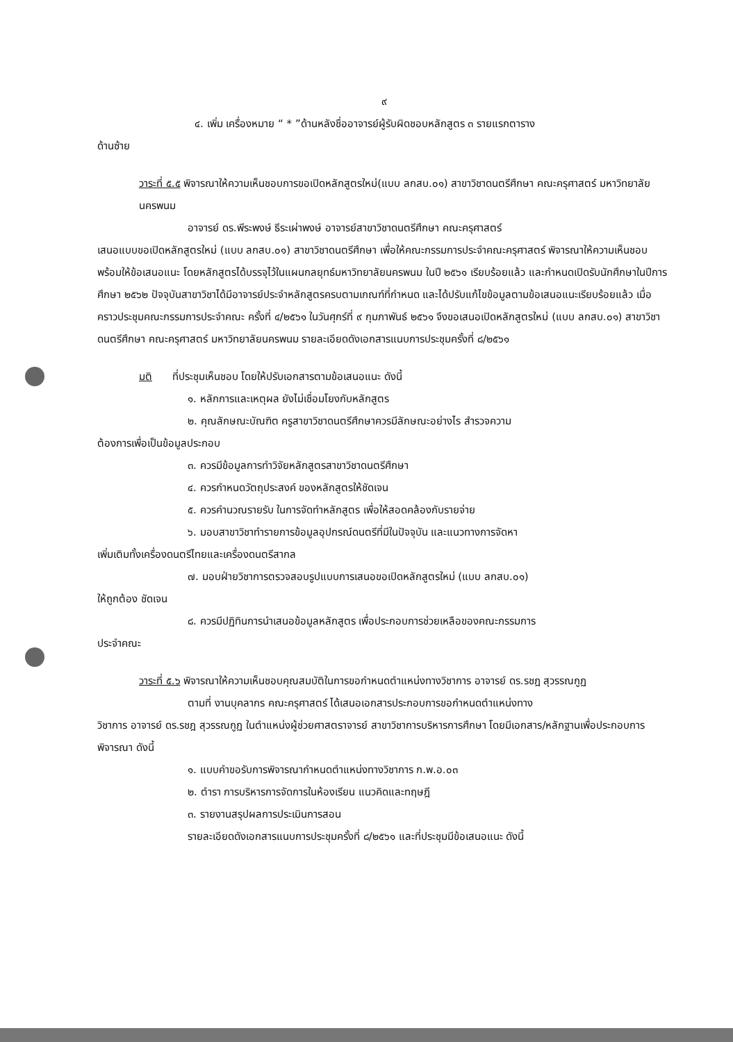๙
๔. เพิ่ม เครื่องหมาย “ * ”ด้านหลังชื่ออาจารย์ผู้รับผิดชอบหลักสูตร ๓ รายแรกตาราง
ด้านซ้าย
วาระที่ ๕.๕ พิจารณาให้ความเห็นชอบการขอเปิดหลักสูตรใหม่(แบบ ลกสบ.๐๑) สาขาวิชาดนตรีศึกษา คณะครุศาสตร์ มหาวิทยาลัยนครพนม
อาจารย์ ดร.พีระพงษ์ ธีระเผ่าพงษ์ อาจารย์สาขาวิชาดนตรีศึกษา คณะครุศาสตร์
เสนอแบบขอเปิดหลักสูตรใหม่ (แบบ ลกสบ.๐๑) สาขาวิชาดนตรีศึกษา เพื่อให้คณะกรรมการประจำคณะครุศาสตร์ พิจารณาให้ความเห็นชอบพร้อมให้ข้อเสนอแนะ โดยหลักสูตรได้บรรจุไว้ในแผนกลยุทธ์มหาวิทยาลัยนครพนม ในปี ๒๕๖๑ เรียบร้อยแล้ว และกำหนดเปิดรับนักศึกษาในปีการศึกษา ๒๕๖๒ ปัจจุบันสาขาวิชาได้มีอาจารย์ประจำหลักสูตรครบตามเกณฑ์ที่กำหนด และได้ปรับแก้ไขข้อมูลตามข้อเสนอแนะเรียบร้อยแล้ว เมื่อคราวประชุมคณะกรรมการประจำคณะ ครั้งที่ ๔/๒๕๖๑ ในวันศุกร์ที่ ๙ กุมภาพันธ์ ๒๕๖๑ จึงขอเสนอเปิดหลักสูตรใหม่ (แบบ ลกสบ.๐๑) สาขาวิชาดนตรีศึกษา คณะครุศาสตร์ มหาวิทยาลัยนครพนม รายละเอียดดังเอกสารแนบการประชุมครั้งที่ ๘/๒๕๖๑
มติ ที่ประชุมเห็นชอบ โดยให้ปรับเอกสารตามข้อเสนอแนะ ดังนี้
๑. หลักการและเหตุผล ยังไม่เชื่อมโยงกับหลักสูตร
๒. คุณลักษณะบัณฑิต ครูสาขาวิชาดนตรีศึกษาควรมีลักษณะอย่างไร สำรวจความ
ต้องการเพื่อเป็นข้อมูลประกอบ
๓. ควรมีข้อมูลการทำวิจัยหลักสูตรสาขาวิชาดนตรีศึกษา
๔. ควรกำหนดวัตถุประสงค์ ของหลักสูตรให้ชัดเจน
๕. ควรคำนวณรายรับ ในการจัดทำหลักสูตร เพื่อให้สอดคล้องกับรายจ่าย
๖. มอบสาขาวิชาทำรายการข้อมูลอุปกรณ์ดนตรีที่มีในปัจจุบัน และแนวทางการจัดหา
เพิ่มเติมทั้งเครื่องดนตรีไทยและเครื่องดนตรีสากล
๗. มอบฝ่ายวิชาการตรวจสอบรูปแบบการเสนอขอเปิดหลักสูตรใหม่ (แบบ ลกสบ.๐๑)
ให้ถูกต้อง ชัดเจน
๘. ควรมีปฏิทินการนำเสนอข้อมูลหลักสูตร เพื่อประกอบการช่วยเหลือของคณะกรรมการ
ประจำคณะ
วาระที่ ๕.๖ พิจารณาให้ความเห็นชอบคุณสมบัติในการขอกำหนดตำแหน่งทางวิชาการ อาจารย์ ดร.รชฎ สุวรรณกูฏ
ตามที่ งานบุคลากร คณะครุศาสตร์ ได้เสนอเอกสารประกอบการขอกำหนดตำแหน่งทาง
วิชาการ อาจารย์ ดร.รชฎ สุวรรณกูฏ ในตำแหน่งผู้ช่วยศาสตราจารย์ สาขาวิชาการบริหารการศึกษา โดยมีเอกสาร/หลักฐานเพื่อประกอบการพิจารณา ดังนี้
๑. แบบคำขอรับการพิจารณากำหนดตำแหน่งทางวิชาการ ก.พ.อ.๐๓
๒. ตำรา การบริหารการจัดการในห้องเรียน แนวคิดและทฤษฎี
๓. รายงานสรุปผลการประเมินการสอน
รายละเอียดดังเอกสารแนบการประชุมครั้งที่ ๘/๒๕๖๑ และที่ประชุมมีข้อเสนอแนะ ดังนี้